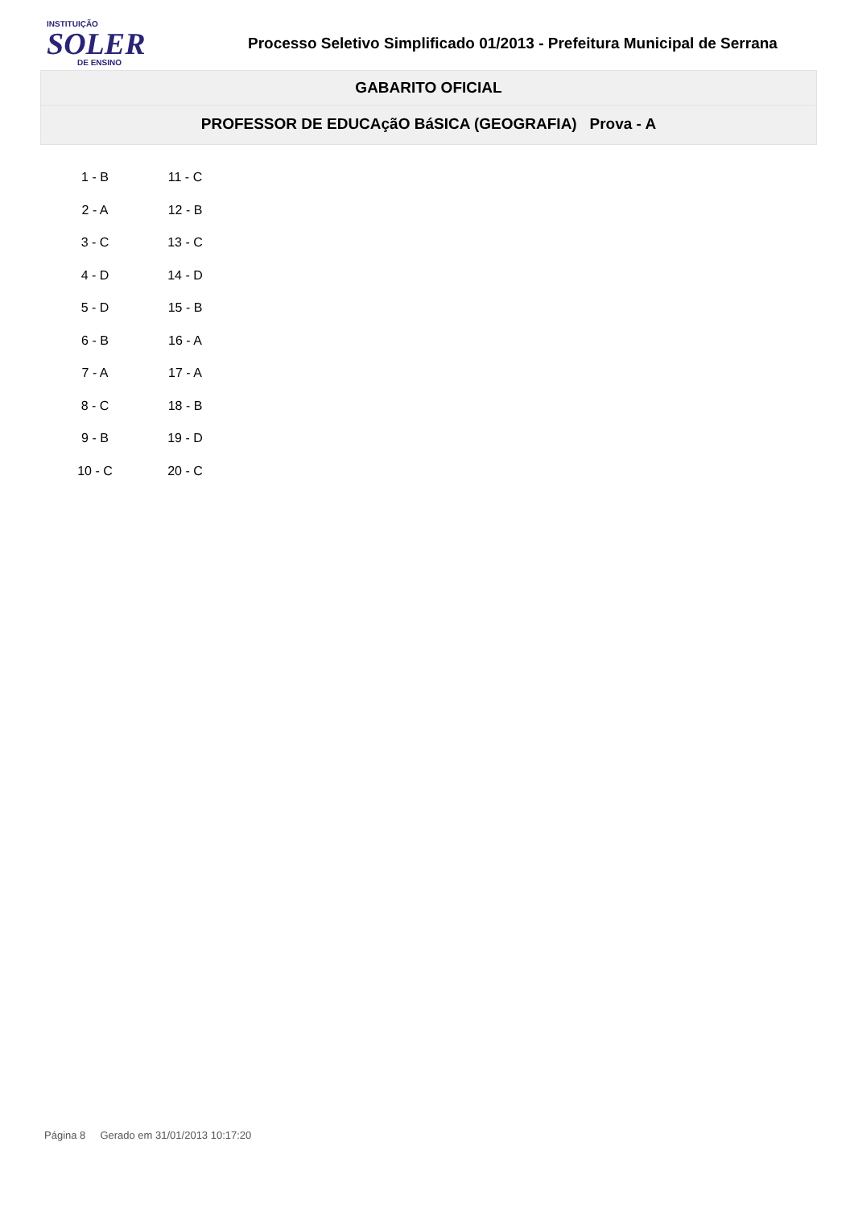INSTITUIÇÃO
SOLER
DE ENSINO
Processo Seletivo Simplificado 01/2013 - Prefeitura Municipal de Serrana
GABARITO OFICIAL
PROFESSOR DE EDUCAçãO BáSICA (GEOGRAFIA) Prova - A
| 1 - B | 11 - C |
| 2 - A | 12 - B |
| 3 - C | 13 - C |
| 4 - D | 14 - D |
| 5 - D | 15 - B |
| 6 - B | 16 - A |
| 7 - A | 17 - A |
| 8 - C | 18 - B |
| 9 - B | 19 - D |
| 10 - C | 20 - C |
Página 8 Gerado em 31/01/2013 10:17:20